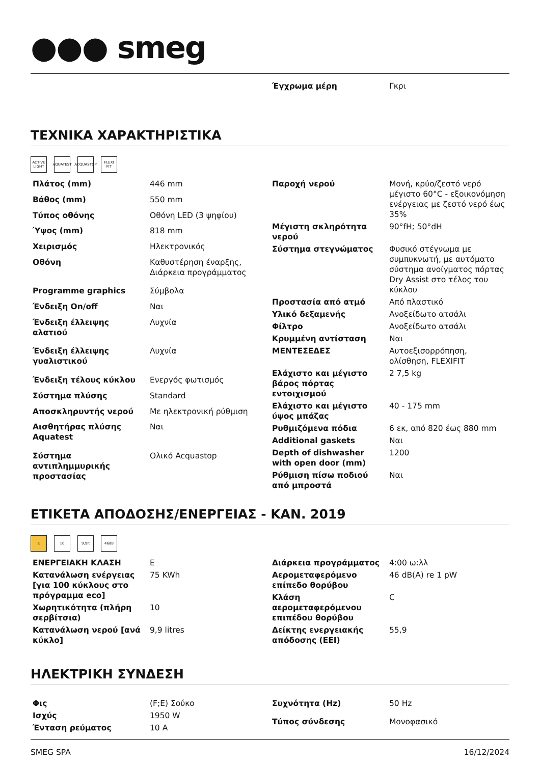●●● smeg
| Έγχρωμα μέρη | Γκρι |
ΤΕΧΝΙΚΑ ΧΑΡΑΚΤΗΡΙΣΤΙΚΑ
ACTIVE LIGHT AQUATEST ACQUASTOP FLEXI FIT
| Πλάτος (mm) | 446 mm |
| Βάθος (mm) | 550 mm |
| Τύπος οθόνης | Οθόνη LED (3 ψηφίου) |
| Ύψος (mm) | 818 mm |
| Χειρισμός | Ηλεκτρονικός |
| Οθόνη | Καθυστέρηση έναρξης, Διάρκεια προγράμματος |
| Programme graphics | Σύμβολα |
| Ένδειξη On/off | Ναι |
| Ένδειξη έλλειψης αλατιού | Λυχνία |
| Ένδειξη έλλειψης γυαλιστικού | Λυχνία |
| Ένδειξη τέλους κύκλου | Ενεργός φωτισμός |
| Σύστημα πλύσης | Standard |
| Αποσκληρυντής νερού | Με ηλεκτρονική ρύθμιση |
| Αισθητήρας πλύσης Aquatest | Ναι |
| Σύστημα αντιπλημμυρικής προστασίας | Ολικό Acquastop |
| Παροχή νερού | Μονή, κρύο/ζεστό νερό μέγιστο 60°C - εξοικονόμηση ενέργειας με ζεστό νερό έως 35% |
| Μέγιστη σκληρότητα νερού | 90°fH; 50°dH |
| Σύστημα στεγνώματος | Φυσικό στέγνωμα με συμπυκνωτή, με αυτόματο σύστημα ανοίγματος πόρτας Dry Assist στο τέλος του κύκλου |
| Προστασία από ατμό | Από πλαστικό |
| Υλικό δεξαμενής | Ανοξείδωτο ατσάλι |
| Φίλτρο | Ανοξείδωτο ατσάλι |
| Κρυμμένη αντίσταση | Ναι |
| ΜΕΝΤΕΣΕΔΕΣ | Αυτοεξισορρόπηση, ολίσθηση, FLEXIFIT |
| Ελάχιστο και μέγιστο βάρος πόρτας εντοιχισμού | 2 7,5 kg |
| Ελάχιστο και μέγιστο ύψος μπάζας | 40 - 175 mm |
| Ρυθμιζόμενα πόδια | 6 εκ, από 820 έως 880 mm |
| Additional gaskets | Ναι |
| Depth of dishwasher with open door (mm) | 1200 |
| Ρύθμιση πίσω ποδιού από μπροστά | Ναι |
ΕΤΙΚΕΤΑ ΑΠΟΔΟΣΗΣ/ΕΝΕΡΓΕΙΑΣ - ΚΑΝ. 2019
E 10 9,9lt 46dB
| ΕΝΕΡΓΕΙΑΚΗ ΚΛΑΣΗ | E |
| Κατανάλωση ενέργειας [για 100 κύκλους στο πρόγραμμα eco] | 75 KWh |
| Χωρητικότητα (πλήρη σερβίτσια) | 10 |
| Κατανάλωση νερού [ανά κύκλο] | 9,9 litres |
| Διάρκεια προγράμματος | 4:00 ω:λλ |
| Αερομεταφερόμενο επίπεδο θορύβου | 46 dB(A) re 1 pW |
| Κλάση αερομεταφερόμενου επιπέδου θορύβου | C |
| Δείκτης ενεργειακής απόδοσης (EEI) | 55,9 |
ΗΛΕΚΤΡΙΚΗ ΣΥΝΔΕΣΗ
| Φις | (F;E) Σούκο |
| Ισχύς | 1950 W |
| Ένταση ρεύματος | 10 A |
| Συχνότητα (Hz) | 50 Hz |
| Τύπος σύνδεσης | Μονοφασικό |
SMEG SPA 16/12/2024